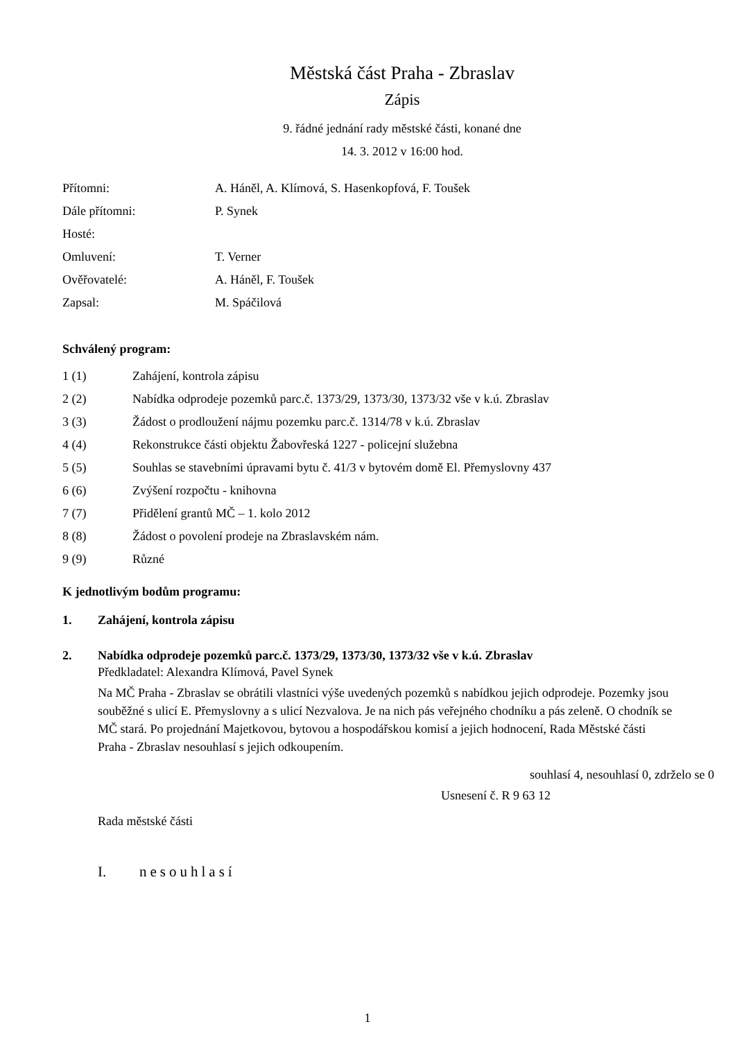Městská část Praha - Zbraslav
Zápis
9. řádné jednání rady městské části, konané dne
14. 3. 2012 v 16:00 hod.
| Přítomni: | A. Háněl, A. Klímová, S. Hasenkopfová, F. Toušek |
| Dále přítomni: | P. Synek |
| Hosté: | |
| Omluvení: | T. Verner |
| Ověřovatelé: | A. Háněl, F. Toušek |
| Zapsal: | M. Spáčilová |
Schválený program:
| 1 (1) | Zahájení, kontrola zápisu |
| 2 (2) | Nabídka odprodeje pozemků parc.č. 1373/29, 1373/30, 1373/32 vše v k.ú. Zbraslav |
| 3 (3) | Žádost o prodloužení nájmu pozemku parc.č. 1314/78 v k.ú. Zbraslav |
| 4 (4) | Rekonstrukce části objektu Žabovřeská 1227 - policejní služebna |
| 5 (5) | Souhlas se stavebními úpravami bytu č. 41/3 v bytovém domě El. Přemyslovny 437 |
| 6 (6) | Zvýšení rozpočtu - knihovna |
| 7 (7) | Přidělení grantů MČ – 1. kolo 2012 |
| 8 (8) | Žádost o povolení prodeje na Zbraslavském nám. |
| 9 (9) | Různé |
K jednotlivým bodům programu:
1. Zahájení, kontrola zápisu
2. Nabídka odprodeje pozemků parc.č. 1373/29, 1373/30, 1373/32 vše v k.ú. Zbraslav
Předkladatel: Alexandra Klímová, Pavel Synek
Na MČ Praha - Zbraslav se obrátili vlastníci výše uvedených pozemků s nabídkou jejich odprodeje. Pozemky jsou souběžné s ulicí E. Přemyslovny a s ulicí Nezvalova. Je na nich pás veřejného chodníku a pás zeleně. O chodník se MČ stará. Po projednání Majetkovou, bytovou a hospodářskou komisí a jejich hodnocení, Rada Městské části Praha - Zbraslav nesouhlasí s jejich odkoupením.
souhlasí 4, nesouhlasí 0, zdrželo se 0
Usnesení č. R 9 63 12
Rada městské části
I. nesouhlasí
1